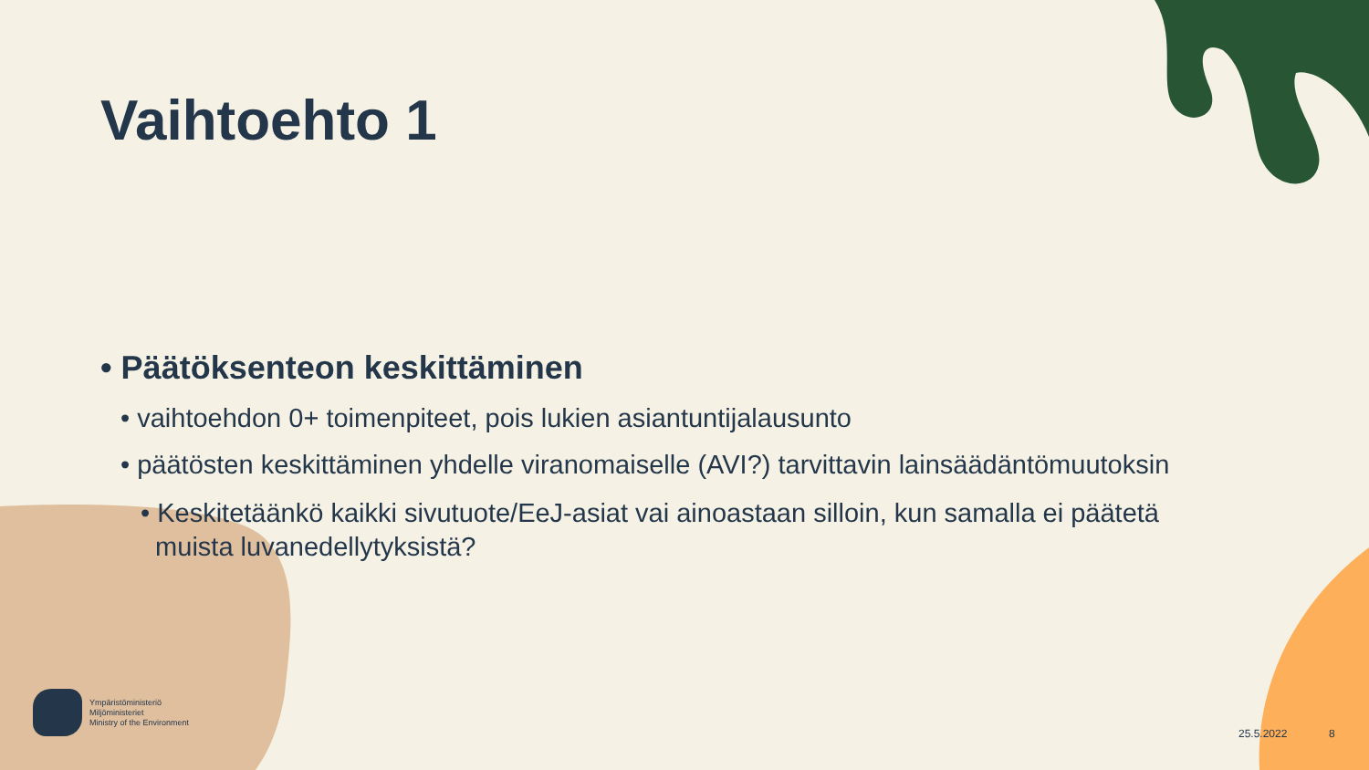Vaihtoehto 1
• Päätöksenteon keskittäminen
• vaihtoehdon 0+ toimenpiteet, pois lukien asiantuntijalausunto
• päätösten keskittäminen yhdelle viranomaiselle (AVI?) tarvittavin lainsäädäntömuutoksin
• Keskitetäänkö kaikki sivutuote/EeJ-asiat vai ainoastaan silloin, kun samalla ei päätetä
muista luvanedellytyksistä?
Ympäristöministeriö
Miljöministeriet
Ministry of the Environment
25.5.2022 8